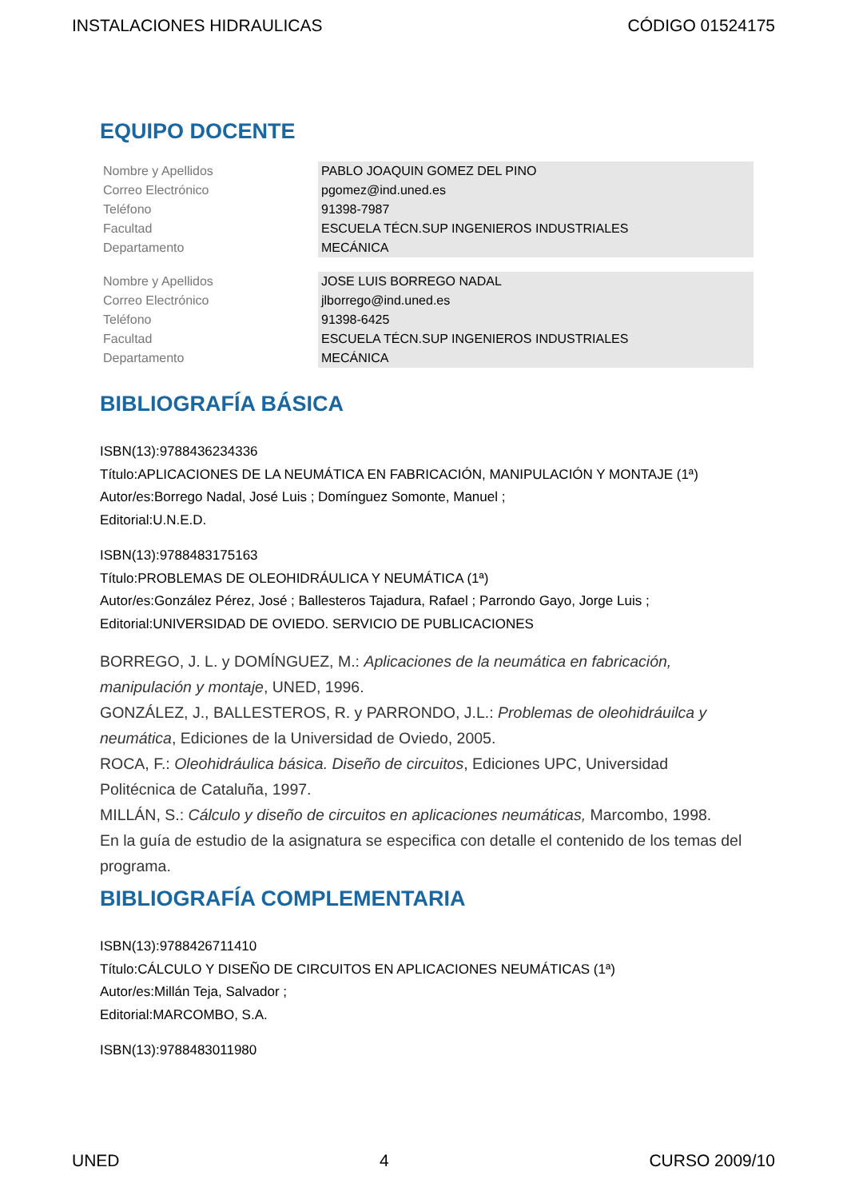INSTALACIONES HIDRAULICAS CÓDIGO 01524175
EQUIPO DOCENTE
| Nombre y Apellidos | PABLO JOAQUIN GOMEZ DEL PINO |
| Correo Electrónico | pgomez@ind.uned.es |
| Teléfono | 91398-7987 |
| Facultad | ESCUELA TÉCN.SUP INGENIEROS INDUSTRIALES |
| Departamento | MECÁNICA |
| Nombre y Apellidos | JOSE LUIS BORREGO NADAL |
| Correo Electrónico | jlborrego@ind.uned.es |
| Teléfono | 91398-6425 |
| Facultad | ESCUELA TÉCN.SUP INGENIEROS INDUSTRIALES |
| Departamento | MECÁNICA |
BIBLIOGRAFÍA BÁSICA
ISBN(13):9788436234336
Título:APLICACIONES DE LA NEUMÁTICA EN FABRICACIÓN, MANIPULACIÓN Y MONTAJE (1ª)
Autor/es:Borrego Nadal, José Luis ; Domínguez Somonte, Manuel ;
Editorial:U.N.E.D.
ISBN(13):9788483175163
Título:PROBLEMAS DE OLEOHIDRÁULICA Y NEUMÁTICA (1ª)
Autor/es:González Pérez, José ; Ballesteros Tajadura, Rafael ; Parrondo Gayo, Jorge Luis ;
Editorial:UNIVERSIDAD DE OVIEDO. SERVICIO DE PUBLICACIONES
BORREGO, J. L. y DOMÍNGUEZ, M.: Aplicaciones de la neumática en fabricación, manipulación y montaje, UNED, 1996.
GONZÁLEZ, J., BALLESTEROS, R. y PARRONDO, J.L.: Problemas de oleohidráuilca y neumática, Ediciones de la Universidad de Oviedo, 2005.
ROCA, F.: Oleohidráulica básica. Diseño de circuitos, Ediciones UPC, Universidad Politécnica de Cataluña, 1997.
MILLÁN, S.: Cálculo y diseño de circuitos en aplicaciones neumáticas, Marcombo, 1998.
En la guía de estudio de la asignatura se especifica con detalle el contenido de los temas del programa.
BIBLIOGRAFÍA COMPLEMENTARIA
ISBN(13):9788426711410
Título:CÁLCULO Y DISEÑO DE CIRCUITOS EN APLICACIONES NEUMÁTICAS (1ª)
Autor/es:Millán Teja, Salvador ;
Editorial:MARCOMBO, S.A.
ISBN(13):9788483011980
UNED 4 CURSO 2009/10